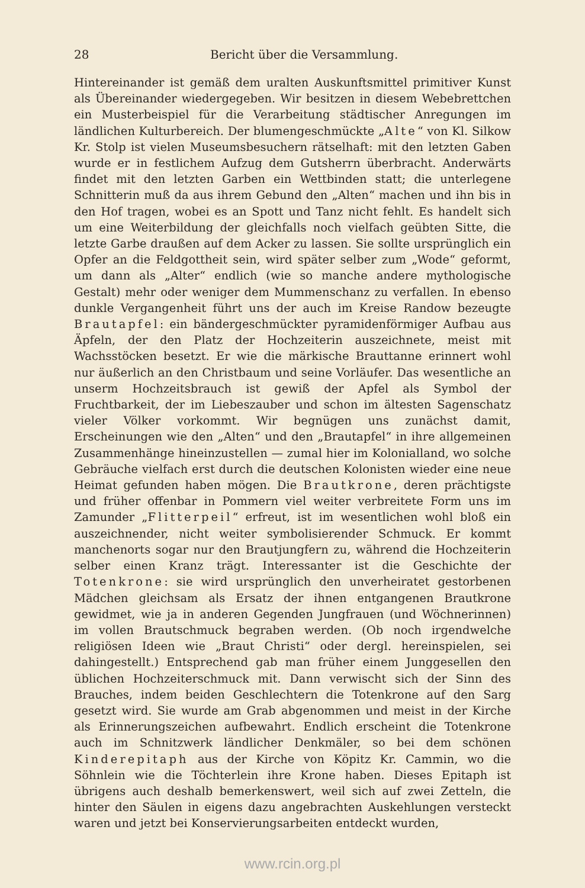28 Bericht über die Versammlung.
Hintereinander ist gemäß dem uralten Auskunftsmittel primitiver Kunst als Übereinander wiedergegeben. Wir besitzen in diesem Webebrettchen ein Musterbeispiel für die Verarbeitung städtischer Anregungen im ländlichen Kulturbereich. Der blumengeschmückte „Alte“ von Kl. Silkow Kr. Stolp ist vielen Museumsbesuchern rätselhaft: mit den letzten Gaben wurde er in festlichem Aufzug dem Gutsherrn überbracht. Anderwärts findet mit den letzten Garben ein Wettbinden statt; die unterlegene Schnitterin muß da aus ihrem Gebund den „Alten“ machen und ihn bis in den Hof tragen, wobei es an Spott und Tanz nicht fehlt. Es handelt sich um eine Weiterbildung der gleichfalls noch vielfach geübten Sitte, die letzte Garbe draußen auf dem Acker zu lassen. Sie sollte ursprünglich ein Opfer an die Feldgottheit sein, wird später selber zum „Wode“ geformt, um dann als „Alter“ endlich (wie so manche andere mythologische Gestalt) mehr oder weniger dem Mummenschanz zu verfallen. In ebenso dunkle Vergangenheit führt uns der auch im Kreise Randow bezeugte Brautapfel: ein bändergeschmückter pyramidenförmiger Aufbau aus Äpfeln, der den Platz der Hochzeiterin auszeichnete, meist mit Wachsstöcken besetzt. Er wie die märkische Brauttanne erinnert wohl nur äußerlich an den Christbaum und seine Vorläufer. Das wesentliche an unserm Hochzeitsbrauch ist gewiß der Apfel als Symbol der Fruchtbarkeit, der im Liebeszauber und schon im ältesten Sagenschatz vieler Völker vorkommt. Wir begnügen uns zunächst damit, Erscheinungen wie den „Alten“ und den „Brautapfel“ in ihre allgemeinen Zusammenhänge hineinzustellen — zumal hier im Kolonialland, wo solche Gebräuche vielfach erst durch die deutschen Kolonisten wieder eine neue Heimat gefunden haben mögen. Die Brautkrone, deren prächtigste und früher offenbar in Pommern viel weiter verbreitete Form uns im Zamunder „Flitterpeil“ erfreut, ist im wesentlichen wohl bloß ein auszeichnender, nicht weiter symbolisierender Schmuck. Er kommt manchenorts sogar nur den Brautjungfern zu, während die Hochzeiterin selber einen Kranz trägt. Interessanter ist die Geschichte der Totenkrone: sie wird ursprünglich den unverheiratet gestorbenen Mädchen gleichsam als Ersatz der ihnen entgangenen Brautkrone gewidmet, wie ja in anderen Gegenden Jungfrauen (und Wöchnerinnen) im vollen Brautschmuck begraben werden. (Ob noch irgendwelche religiösen Ideen wie „Braut Christi“ oder dergl. hereinspielen, sei dahingestellt.) Entsprechend gab man früher einem Junggesellen den üblichen Hochzeiterschmuck mit. Dann verwischt sich der Sinn des Brauches, indem beiden Geschlechtern die Totenkrone auf den Sarg gesetzt wird. Sie wurde am Grab abgenommen und meist in der Kirche als Erinnerungszeichen aufbewahrt. Endlich erscheint die Totenkrone auch im Schnitzwerk ländlicher Denkmäler, so bei dem schönen Kinderepitaph aus der Kirche von Köpitz Kr. Cammin, wo die Söhnlein wie die Töchterlein ihre Krone haben. Dieses Epitaph ist übrigens auch deshalb bemerkenswert, weil sich auf zwei Zetteln, die hinter den Säulen in eigens dazu angebrachten Auskehlungen versteckt waren und jetzt bei Konservierungsarbeiten entdeckt wurden,
www.rcin.org.pl